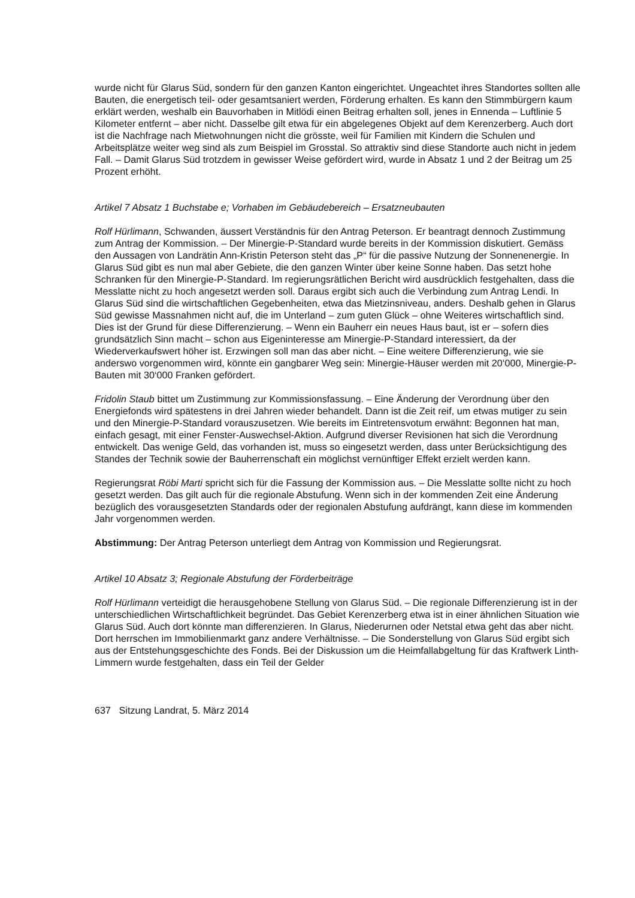wurde nicht für Glarus Süd, sondern für den ganzen Kanton eingerichtet. Ungeachtet ihres Standortes sollten alle Bauten, die energetisch teil- oder gesamtsaniert werden, Förderung erhalten. Es kann den Stimmbürgern kaum erklärt werden, weshalb ein Bauvorhaben in Mitlödi einen Beitrag erhalten soll, jenes in Ennenda – Luftlinie 5 Kilometer entfernt – aber nicht. Dasselbe gilt etwa für ein abgelegenes Objekt auf dem Kerenzerberg. Auch dort ist die Nachfrage nach Mietwohnungen nicht die grösste, weil für Familien mit Kindern die Schulen und Arbeitsplätze weiter weg sind als zum Beispiel im Grosstal. So attraktiv sind diese Standorte auch nicht in jedem Fall. – Damit Glarus Süd trotzdem in gewisser Weise gefördert wird, wurde in Absatz 1 und 2 der Beitrag um 25 Prozent erhöht.
Artikel 7 Absatz 1 Buchstabe e; Vorhaben im Gebäudebereich – Ersatzneubauten
Rolf Hürlimann, Schwanden, äussert Verständnis für den Antrag Peterson. Er beantragt dennoch Zustimmung zum Antrag der Kommission. – Der Minergie-P-Standard wurde bereits in der Kommission diskutiert. Gemäss den Aussagen von Landrätin Ann-Kristin Peterson steht das „P“ für die passive Nutzung der Sonnenenergie. In Glarus Süd gibt es nun mal aber Gebiete, die den ganzen Winter über keine Sonne haben. Das setzt hohe Schranken für den Minergie-P-Standard. Im regierungsrätlichen Bericht wird ausdrücklich festgehalten, dass die Messlatte nicht zu hoch angesetzt werden soll. Daraus ergibt sich auch die Verbindung zum Antrag Lendi. In Glarus Süd sind die wirtschaftlichen Gegeben­heiten, etwa das Mietzinsniveau, anders. Deshalb gehen in Glarus Süd gewisse Mass­nahmen nicht auf, die im Unterland – zum guten Glück – ohne Weiteres wirtschaftlich sind. Dies ist der Grund für diese Differenzierung. – Wenn ein Bauherr ein neues Haus baut, ist er – sofern dies grundsätzlich Sinn macht – schon aus Eigeninteresse am Minergie-P-Standard interessiert, da der Wiederverkaufswert höher ist. Erzwingen soll man das aber nicht. – Eine weitere Differenzierung, wie sie anderswo vorgenommen wird, könnte ein gangbarer Weg sein: Minergie-Häuser werden mit 20‘000, Minergie-P-Bauten mit 30‘000 Franken gefördert.
Fridolin Staub bittet um Zustimmung zur Kommissionsfassung. – Eine Änderung der Ver­ordnung über den Energiefonds wird spätestens in drei Jahren wieder behandelt. Dann ist die Zeit reif, um etwas mutiger zu sein und den Minergie-P-Standard vorauszusetzen. Wie bereits im Eintretensvotum erwähnt: Begonnen hat man, einfach gesagt, mit einer Fenster-Auswechsel-Aktion. Aufgrund diverser Revisionen hat sich die Verordnung entwickelt. Das wenige Geld, das vorhanden ist, muss so eingesetzt werden, dass unter Berücksichtigung des Standes der Technik sowie der Bauherrenschaft ein möglichst vernünftiger Effekt erzielt werden kann.
Regierungsrat Röbi Marti spricht sich für die Fassung der Kommission aus. – Die Messlatte sollte nicht zu hoch gesetzt werden. Das gilt auch für die regionale Abstufung. Wenn sich in der kommenden Zeit eine Änderung bezüglich des vorausgesetzten Standards oder der regionalen Abstufung aufdrängt, kann diese im kommenden Jahr vorgenommen werden.
Abstimmung: Der Antrag Peterson unterliegt dem Antrag von Kommission und Regierungsrat.
Artikel 10 Absatz 3; Regionale Abstufung der Förderbeiträge
Rolf Hürlimann verteidigt die herausgehobene Stellung von Glarus Süd. – Die regionale Differenzierung ist in der unterschiedlichen Wirtschaftlichkeit begründet. Das Gebiet Kerenzerberg etwa ist in einer ähnlichen Situation wie Glarus Süd. Auch dort könnte man differenzieren. In Glarus, Niederurnen oder Netstal etwa geht das aber nicht. Dort herrschen im Immobilienmarkt ganz andere Verhältnisse. – Die Sonderstellung von Glarus Süd ergibt sich aus der Entstehungsgeschichte des Fonds. Bei der Diskussion um die Heimfallab­geltung für das Kraftwerk Linth-Limmern wurde festgehalten, dass ein Teil der Gelder
637 Sitzung Landrat, 5. März 2014